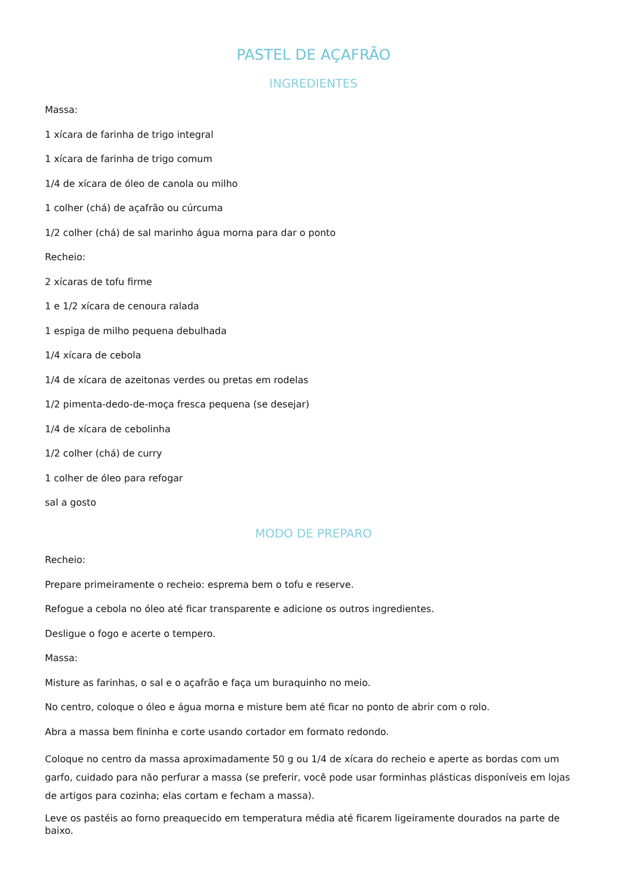PASTEL DE AÇAFRÃO
INGREDIENTES
Massa:
1 xícara de farinha de trigo integral
1 xícara de farinha de trigo comum
1/4 de xícara de óleo de canola ou milho
1 colher (chá) de açafrão ou cúrcuma
1/2 colher (chá) de sal marinho água morna para dar o ponto
Recheio:
2 xícaras de tofu firme
1 e 1/2 xícara de cenoura ralada
1 espiga de milho pequena debulhada
1/4 xícara de cebola
1/4 de xícara de azeitonas verdes ou pretas em rodelas
1/2 pimenta-dedo-de-moça fresca pequena (se desejar)
1/4 de xícara de cebolinha
1/2 colher (chá) de curry
1 colher de óleo para refogar
sal a gosto
MODO DE PREPARO
Recheio:
Prepare primeiramente o recheio: esprema bem o tofu e reserve.
Refogue a cebola no óleo até ficar transparente e adicione os outros ingredientes.
Desligue o fogo e acerte o tempero.
Massa:
Misture as farinhas, o sal e o açafrão e faça um buraquinho no meio.
No centro, coloque o óleo e água morna e misture bem até ficar no ponto de abrir com o rolo.
Abra a massa bem fininha e corte usando cortador em formato redondo.
Coloque no centro da massa aproximadamente 50 g ou 1/4 de xícara do recheio e aperte as bordas com um garfo, cuidado para não perfurar a massa (se preferir, você pode usar forminhas plásticas disponíveis em lojas de artigos para cozinha; elas cortam e fecham a massa).
Leve os pastéis ao forno preaquecido em temperatura média até ficarem ligeiramente dourados na parte de baixo.